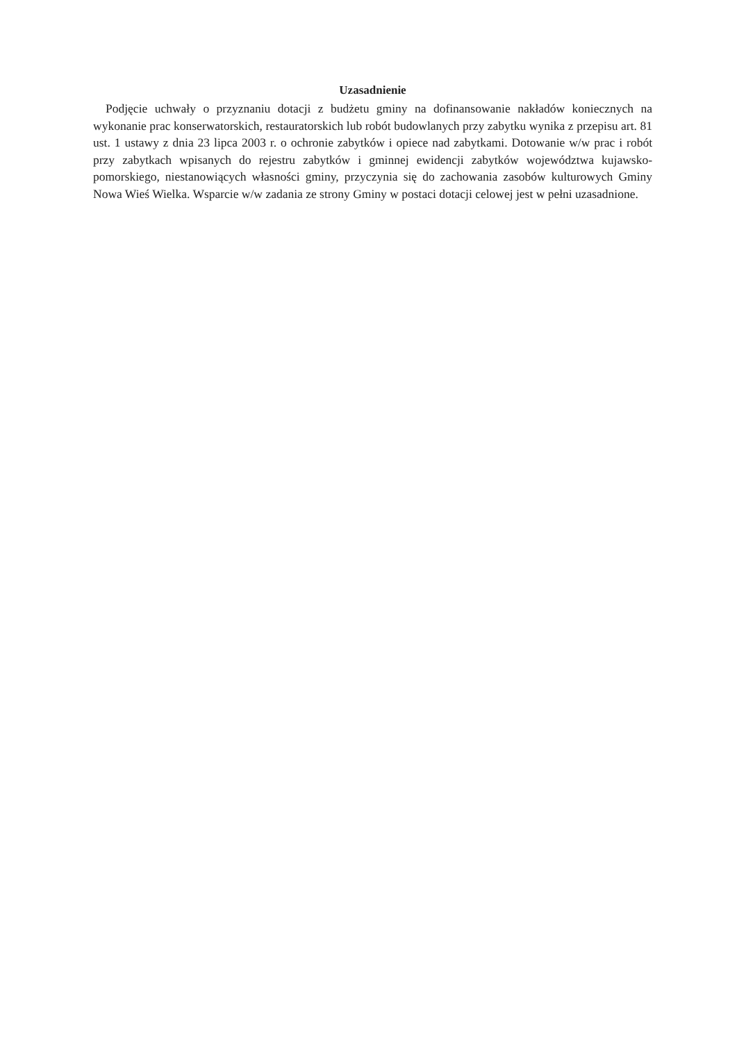Uzasadnienie
Podjęcie uchwały o przyznaniu dotacji z budżetu gminy na dofinansowanie nakładów koniecznych na wykonanie prac konserwatorskich, restauratorskich lub robót budowlanych przy zabytku wynika z przepisu art. 81 ust. 1 ustawy z dnia 23 lipca 2003 r. o ochronie zabytków i opiece nad zabytkami. Dotowanie w/w prac i robót przy zabytkach wpisanych do rejestru zabytków i gminnej ewidencji zabytków województwa kujawsko-pomorskiego, niestanowiących własności gminy, przyczynia się do zachowania zasobów kulturowych Gminy Nowa Wieś Wielka. Wsparcie w/w zadania ze strony Gminy w postaci dotacji celowej jest w pełni uzasadnione.